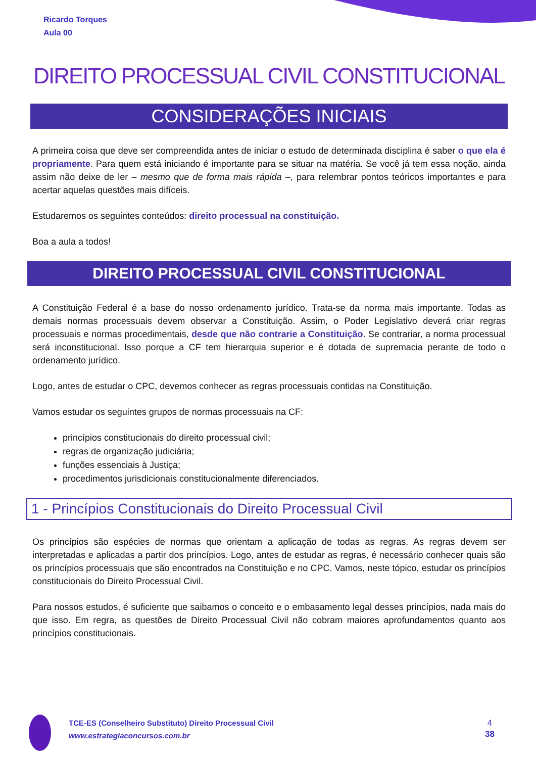Ricardo Torques
Aula 00
DIREITO PROCESSUAL CIVIL CONSTITUCIONAL
CONSIDERAÇÕES INICIAIS
A primeira coisa que deve ser compreendida antes de iniciar o estudo de determinada disciplina é saber o que ela é propriamente. Para quem está iniciando é importante para se situar na matéria. Se você já tem essa noção, ainda assim não deixe de ler – mesmo que de forma mais rápida –, para relembrar pontos teóricos importantes e para acertar aquelas questões mais difíceis.
Estudaremos os seguintes conteúdos: direito processual na constituição.
Boa a aula a todos!
DIREITO PROCESSUAL CIVIL CONSTITUCIONAL
A Constituição Federal é a base do nosso ordenamento jurídico. Trata-se da norma mais importante. Todas as demais normas processuais devem observar a Constituição. Assim, o Poder Legislativo deverá criar regras processuais e normas procedimentais, desde que não contrarie a Constituição. Se contrariar, a norma processual será inconstitucional. Isso porque a CF tem hierarquia superior e é dotada de supremacia perante de todo o ordenamento jurídico.
Logo, antes de estudar o CPC, devemos conhecer as regras processuais contidas na Constituição.
Vamos estudar os seguintes grupos de normas processuais na CF:
princípios constitucionais do direito processual civil;
regras de organização judiciária;
funções essenciais à Justiça;
procedimentos jurisdicionais constitucionalmente diferenciados.
1 - Princípios Constitucionais do Direito Processual Civil
Os princípios são espécies de normas que orientam a aplicação de todas as regras. As regras devem ser interpretadas e aplicadas a partir dos princípios. Logo, antes de estudar as regras, é necessário conhecer quais são os princípios processuais que são encontrados na Constituição e no CPC. Vamos, neste tópico, estudar os princípios constitucionais do Direito Processual Civil.
Para nossos estudos, é suficiente que saibamos o conceito e o embasamento legal desses princípios, nada mais do que isso. Em regra, as questões de Direito Processual Civil não cobram maiores aprofundamentos quanto aos princípios constitucionais.
TCE-ES (Conselheiro Substituto) Direito Processual Civil
www.estrategiaconcursos.com.br
4
38